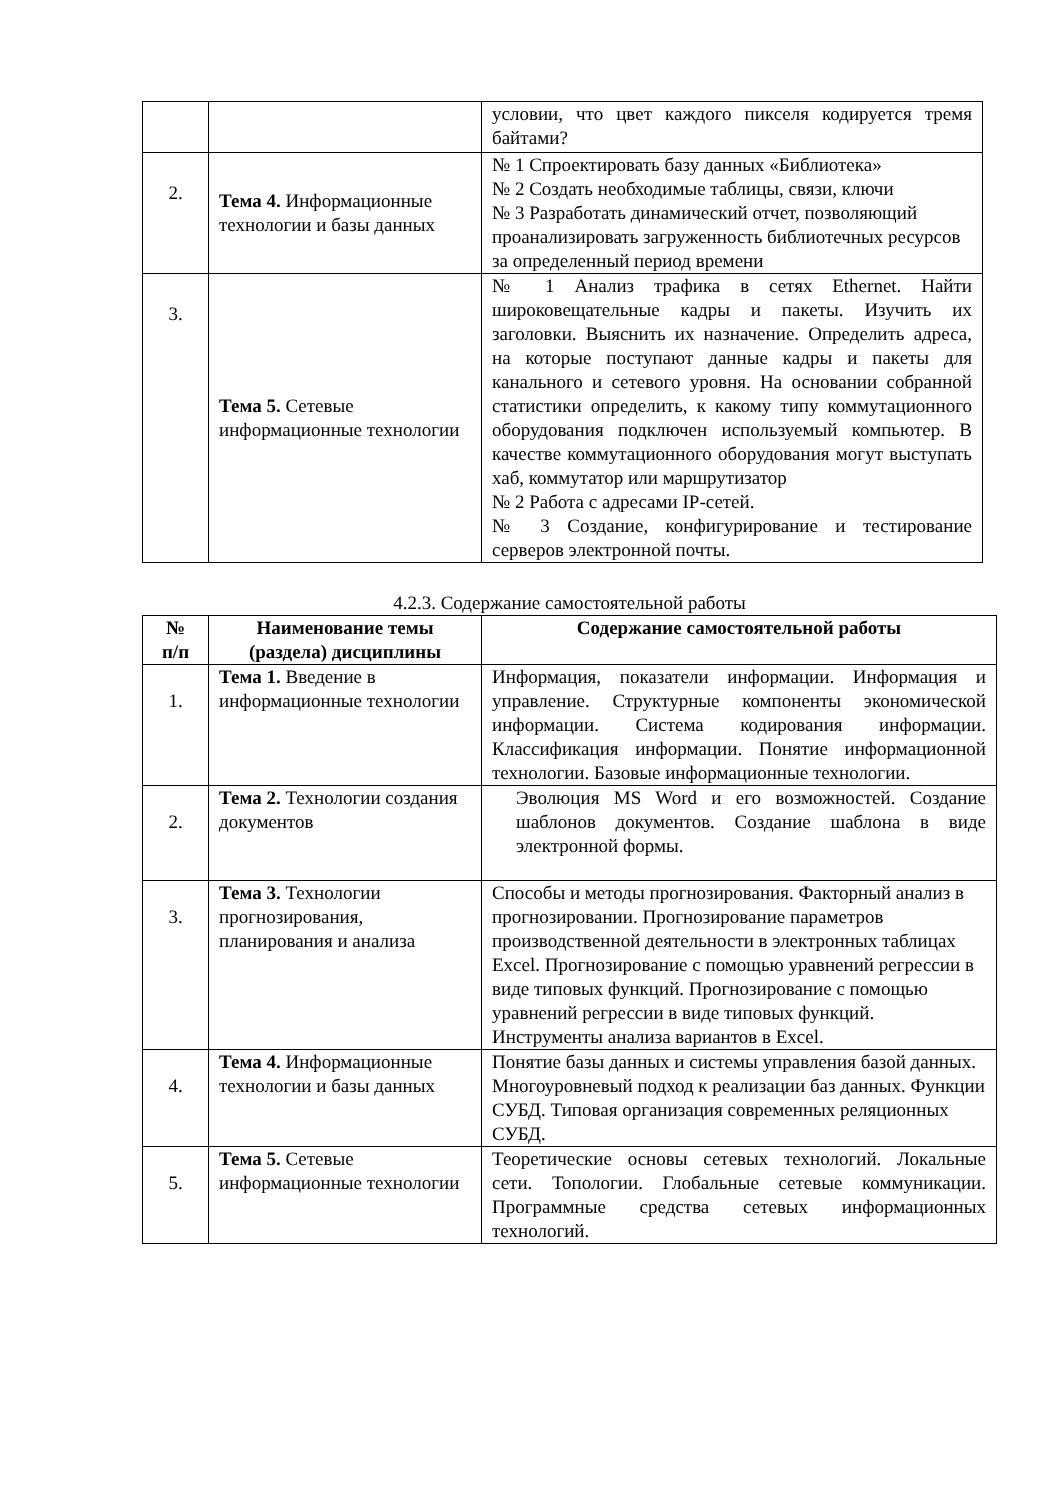| | | условии, что цвет каждого пикселя кодируется тремя байтами? |
| 2. | Тема 4. Информационные технологии и базы данных | № 1 Спроектировать базу данных «Библиотека» № 2 Создать необходимые таблицы, связи, ключи № 3 Разработать динамический отчет, позволяющий проанализировать загруженность библиотечных ресурсов за определенный период времени |
| 3. | Тема 5. Сетевые информационные технологии | № 1 Анализ трафика в сетях Ethernet. Найти широковещательные кадры и пакеты. Изучить их заголовки. Выяснить их назначение. Определить адреса, на которые поступают данные кадры и пакеты для канального и сетевого уровня. На основании собранной статистики определить, к какому типу коммутационного оборудования подключен используемый компьютер. В качестве коммутационного оборудования могут выступать хаб, коммутатор или маршрутизатор № 2 Работа с адресами IP-сетей. № 3 Создание, конфигурирование и тестирование серверов электронной почты. |
4.2.3. Содержание самостоятельной работы
| № п/п | Наименование темы (раздела) дисциплины | Содержание самостоятельной работы |
| --- | --- | --- |
| 1. | Тема 1. Введение в информационные технологии | Информация, показатели информации. Информация и управление. Структурные компоненты экономической информации. Система кодирования информации. Классификация информации. Понятие информационной технологии. Базовые информационные технологии. |
| 2. | Тема 2. Технологии создания документов | Эволюция MS Word и его возможностей. Создание шаблонов документов. Создание шаблона в виде электронной формы. |
| 3. | Тема 3. Технологии прогнозирования, планирования и анализа | Способы и методы прогнозирования. Факторный анализ в прогнозировании. Прогнозирование параметров производственной деятельности в электронных таблицах Excel. Прогнозирование с помощью уравнений регрессии в виде типовых функций. Прогнозирование с помощью уравнений регрессии в виде типовых функций. Инструменты анализа вариантов в Excel. |
| 4. | Тема 4. Информационные технологии и базы данных | Понятие базы данных и системы управления базой данных. Многоуровневый подход к реализации баз данных. Функции СУБД. Типовая организация современных реляционных СУБД. |
| 5. | Тема 5. Сетевые информационные технологии | Теоретические основы сетевых технологий. Локальные сети. Топологии. Глобальные сетевые коммуникации. Программные средства сетевых информационных технологий. |